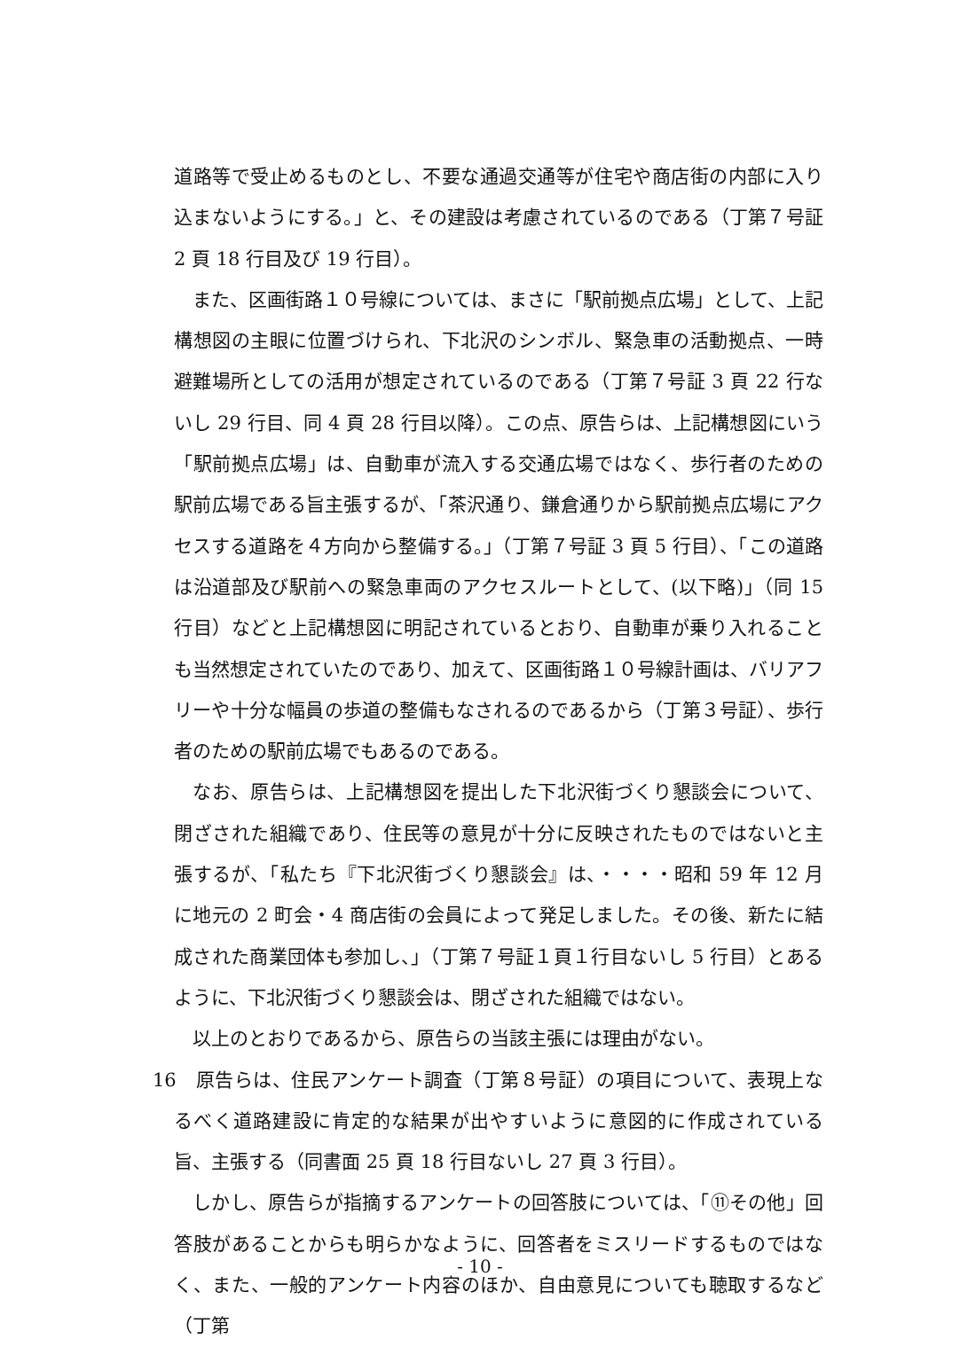道路等で受止めるものとし、不要な通過交通等が住宅や商店街の内部に入り込まないようにする。」と、その建設は考慮されているのである（丁第７号証 2 頁 18 行目及び 19 行目）。
また、区画街路１０号線については、まさに「駅前拠点広場」として、上記構想図の主眼に位置づけられ、下北沢のシンボル、緊急車の活動拠点、一時避難場所としての活用が想定されているのである（丁第７号証 3 頁 22 行ないし 29 行目、同 4 頁 28 行目以降）。この点、原告らは、上記構想図にいう「駅前拠点広場」は、自動車が流入する交通広場ではなく、歩行者のための駅前広場である旨主張するが、「茶沢通り、鎌倉通りから駅前拠点広場にアクセスする道路を４方向から整備する。」（丁第７号証 3 頁 5 行目）、「この道路は沿道部及び駅前への緊急車両のアクセスルートとして、(以下略)」（同 15 行目）などと上記構想図に明記されているとおり、自動車が乗り入れることも当然想定されていたのであり、加えて、区画街路１０号線計画は、バリアフリーや十分な幅員の歩道の整備もなされるのであるから（丁第３号証）、歩行者のための駅前広場でもあるのである。
なお、原告らは、上記構想図を提出した下北沢街づくり懇談会について、閉ざされた組織であり、住民等の意見が十分に反映されたものではないと主張するが、「私たち『下北沢街づくり懇談会』は、・・・・昭和 59 年 12 月に地元の 2 町会・4 商店街の会員によって発足しました。その後、新たに結成された商業団体も参加し、」（丁第７号証１頁１行目ないし 5 行目）とあるように、下北沢街づくり懇談会は、閉ざされた組織ではない。
以上のとおりであるから、原告らの当該主張には理由がない。
16　原告らは、住民アンケート調査（丁第８号証）の項目について、表現上なるべく道路建設に肯定的な結果が出やすいように意図的に作成されている旨、主張する（同書面 25 頁 18 行目ないし 27 頁 3 行目）。
しかし、原告らが指摘するアンケートの回答肢については、「⑪その他」回答肢があることからも明らかなように、回答者をミスリードするものではなく、また、一般的アンケート内容のほか、自由意見についても聴取するなど（丁第
- 10 -